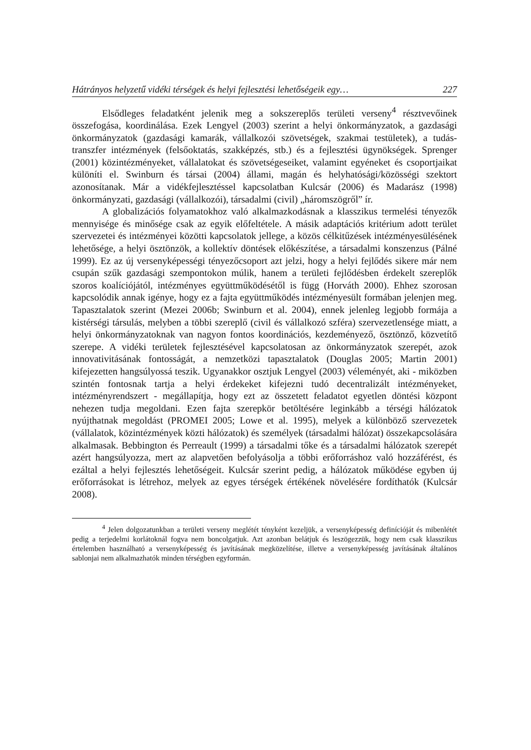Hátrányos helyzetű vidéki térségek és helyi fejlesztési lehetőségeik egy… 227
Elsődleges feladatként jelenik meg a sokszereplős területi verseny<sup>4</sup> résztvevőinek összefogása, koordinálása. Ezek Lengyel (2003) szerint a helyi önkormányzatok, a gazdasági önkormányzatok (gazdasági kamarák, vállalkozói szövetségek, szakmai testületek), a tudás-transzfer intézmények (felsőoktatás, szakképzés, stb.) és a fejlesztési ügynökségek. Sprenger (2001) közintézményeket, vállalatokat és szövetségeseiket, valamint egyéneket és csoportjaikat különíti el. Swinburn és társai (2004) állami, magán és helyhatósági/közösségi szektort azonosítanak. Már a vidékfejlesztéssel kapcsolatban Kulcsár (2006) és Madarász (1998) önkormányzati, gazdasági (vállalkozói), társadalmi (civil) „háromszögről” ír.
A globalizációs folyamatokhoz való alkalmazkodásnak a klasszikus termelési tényezők mennyisége és minősége csak az egyik előfeltétele. A másik adaptációs kritérium adott terület szervezetei és intézményei közötti kapcsolatok jellege, a közös célkitűzések intézményesülésének lehetősége, a helyi ösztönzök, a kollektív döntések előkészítése, a társadalmi konszenzus (Pálné 1999). Ez az új versenyképességi tényezőcsoport azt jelzi, hogy a helyi fejlődés sikere már nem csupán szűk gazdasági szempontokon múlik, hanem a területi fejlődésben érdekelt szereplők szoros koalíciójától, intézményes együttműködésétől is függ (Horváth 2000). Ehhez szorosan kapcsolódik annak igénye, hogy ez a fajta együttműködés intézményesült formában jelenjen meg. Tapasztalatok szerint (Mezei 2006b; Swinburn et al. 2004), ennek jelenleg legjobb formája a kistérségi társulás, melyben a többi szereplő (civil és vállalkozó szféra) szervezetlensége miatt, a helyi önkormányzatoknak van nagyon fontos koordinációs, kezdeményező, ösztönző, közvetítő szerepe. A vidéki területek fejlesztésével kapcsolatosan az önkormányzatok szerepét, azok innovativitásának fontosságát, a nemzetközi tapasztalatok (Douglas 2005; Martin 2001) kifejezetten hangsúlyossá teszik. Ugyanakkor osztjuk Lengyel (2003) véleményét, aki - miközben szintén fontosnak tartja a helyi érdekeket kifejezni tudó decentralizált intézményeket, intézményrendszert - megállapítja, hogy ezt az összetett feladatot egyetlen döntési központ nehezen tudja megoldani. Ezen fajta szerepkör betöltésére leginkább a térségi hálózatok nyújthatnak megoldást (PROMEI 2005; Lowe et al. 1995), melyek a különböző szervezetek (vállalatok, közintézmények közti hálózatok) és személyek (társadalmi hálózat) összekapcsolására alkalmasak. Bebbington és Perreault (1999) a társadalmi tőke és a társadalmi hálózatok szerepét azért hangsúlyozza, mert az alapvetően befolyásolja a többi erőforráshoz való hozzáférést, és ezáltal a helyi fejlesztés lehetőségeit. Kulcsár szerint pedig, a hálózatok működése egyben új erőforrásokat is létrehoz, melyek az egyes térségek értékének növelésére fordíthatók (Kulcsár 2008).
<sup>4</sup> Jelen dolgozatunkban a területi verseny meglétét tényként kezeljük, a versenyképesség definícióját és mibenlétét pedig a terjedelmi korlátoknál fogva nem boncolgatjuk. Azt azonban belátjuk és leszögezzük, hogy nem csak klasszikus értelemben használható a versenyképesség és javításának megközelítése, illetve a versenyképesség javításának általános sablonjai nem alkalmazhatók minden térségben egyformán.